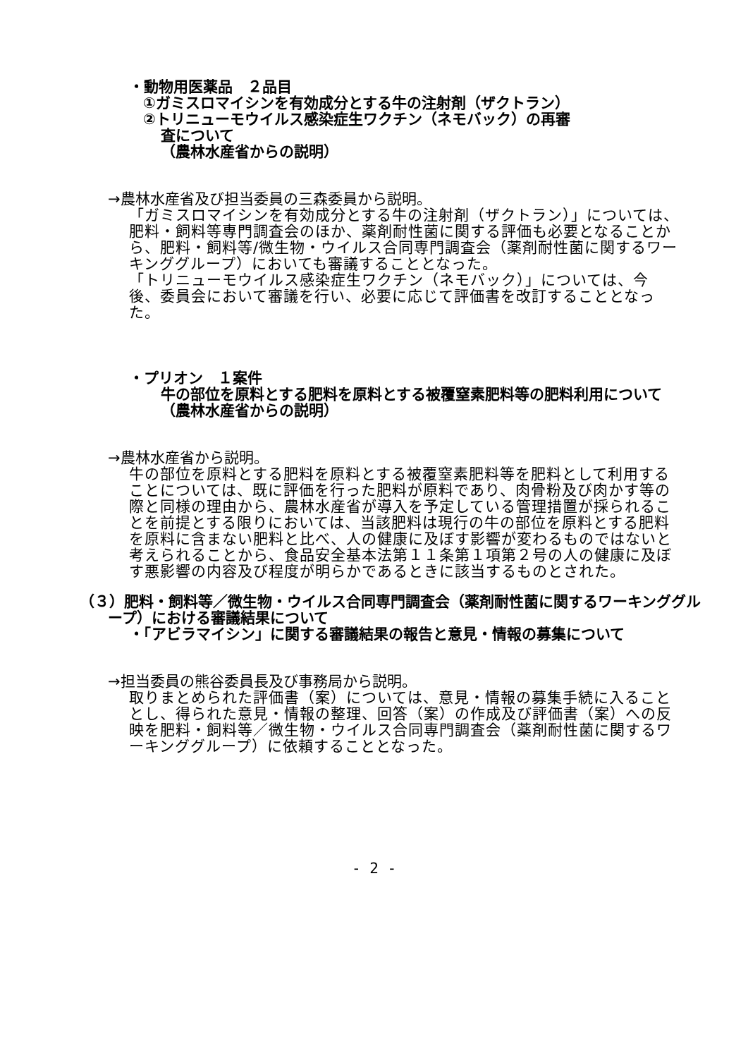・動物用医薬品　２品目
①ガミスロマイシンを有効成分とする牛の注射剤（ザクトラン）
②トリニューモウイルス感染症生ワクチン（ネモバック）の再審
査について
（農林水産省からの説明）
→農林水産省及び担当委員の三森委員から説明。
「ガミスロマイシンを有効成分とする牛の注射剤（ザクトラン）」については、肥料・飼料等専門調査会のほか、薬剤耐性菌に関する評価も必要となることから、肥料・飼料等/微生物・ウイルス合同専門調査会（薬剤耐性菌に関するワーキンググループ）においても審議することとなった。
「トリニューモウイルス感染症生ワクチン（ネモバック）」については、今後、委員会において審議を行い、必要に応じて評価書を改訂することとなった。
・プリオン　１案件
牛の部位を原料とする肥料を原料とする被覆窒素肥料等の肥料利用について
（農林水産省からの説明）
→農林水産省から説明。
牛の部位を原料とする肥料を原料とする被覆窒素肥料等を肥料として利用することについては、既に評価を行った肥料が原料であり、肉骨粉及び肉かす等の際と同様の理由から、農林水産省が導入を予定している管理措置が採られることを前提とする限りにおいては、当該肥料は現行の牛の部位を原料とする肥料を原料に含まない肥料と比べ、人の健康に及ぼす影響が変わるものではないと考えられることから、食品安全基本法第１１条第１項第２号の人の健康に及ぼす悪影響の内容及び程度が明らかであるときに該当するものとされた。
（３）肥料・飼料等／微生物・ウイルス合同専門調査会（薬剤耐性菌に関するワーキンググループ）における審議結果について
・「アビラマイシン」に関する審議結果の報告と意見・情報の募集について
→担当委員の熊谷委員長及び事務局から説明。
取りまとめられた評価書（案）については、意見・情報の募集手続に入ることとし、得られた意見・情報の整理、回答（案）の作成及び評価書（案）への反映を肥料・飼料等／微生物・ウイルス合同専門調査会（薬剤耐性菌に関するワーキンググループ）に依頼することとなった。
- 2 -